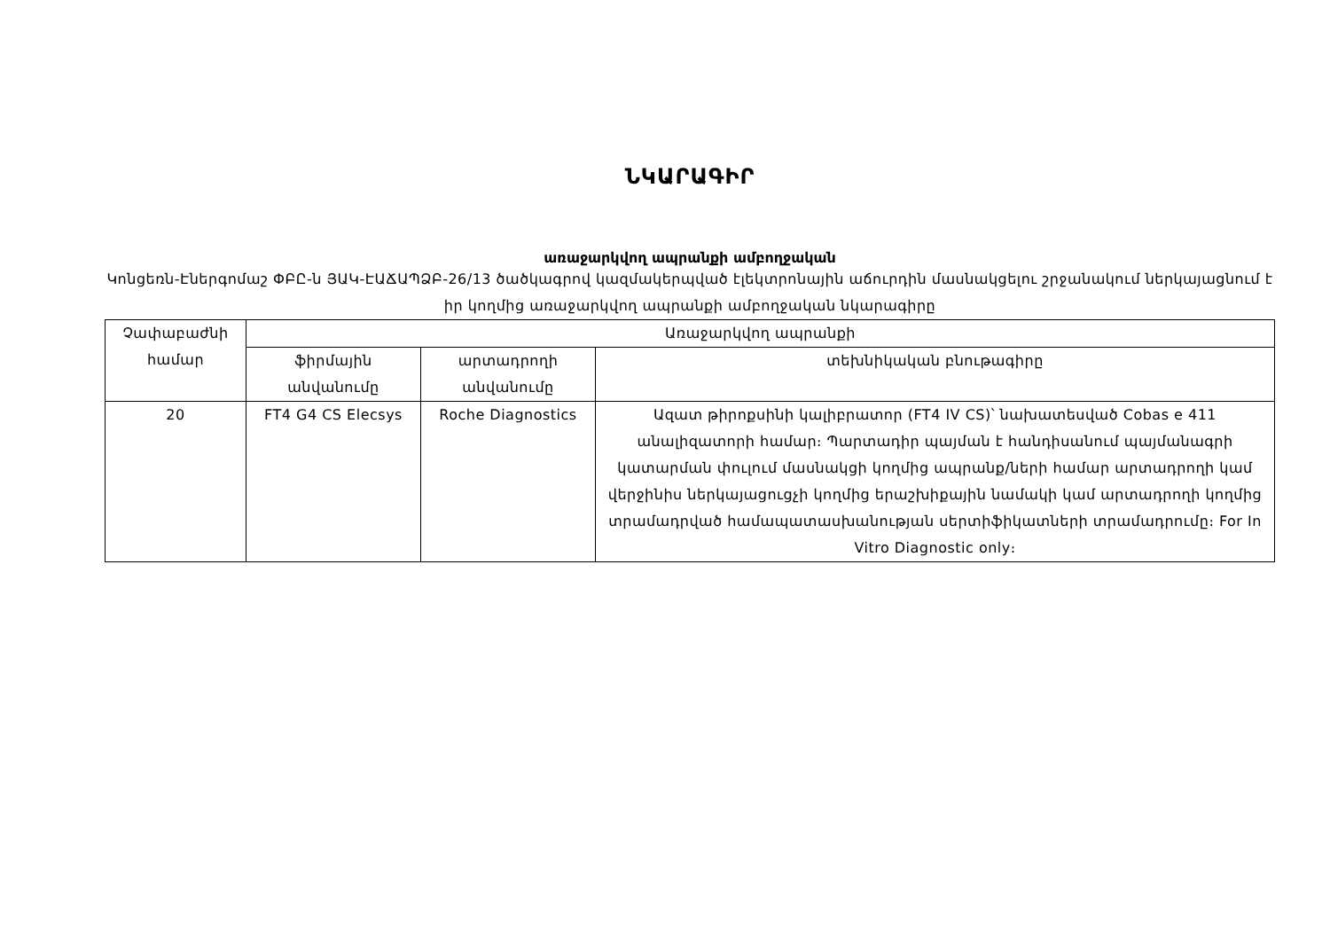ՆԿԱՐԱԳԻՐ
առաջարկվող ապրանքի ամբողջական
Կոնցեռն-Էներգոմաշ ՓԲԸ-ն ՅԱԿ-ԷԱՃԱՊՁԲ-26/13 ծածկագրով կազմակերպված էլեկտրոնային աճուրդին մասնակցելու շրջանակում ներկայացնում է իր կողմից առաջարկվող ապրանքի ամբողջական նկարագիրը
| Չափաբաժնի համար | Առաջարկվող ապրանքի | | |
| --- | --- | --- | --- |
| | ֆիրմային անվանումը | արտադրողի անվանումը | տեխնիկական բնութագիրը |
| 20 | FT4 G4 CS Elecsys | Roche Diagnostics | Ազատ թիրոքսինի կալիբրատոր (FT4 IV CS)՝ նախատեսված Cobas e 411 անալիզատորի համար։ Պարտադիր պայման է հանդիսանում պայմանագրի կատարման փուլում մասնակցի կողմից ապրանք/ների համար արտադրողի կամ վերջինիս ներկայացուցչի կողմից երաշխիքային նամակի կամ արտադրողի կողմից տրամադրված համապատասխանության սերտիֆիկատների տրամադրումը։ For In Vitro Diagnostic only։ |